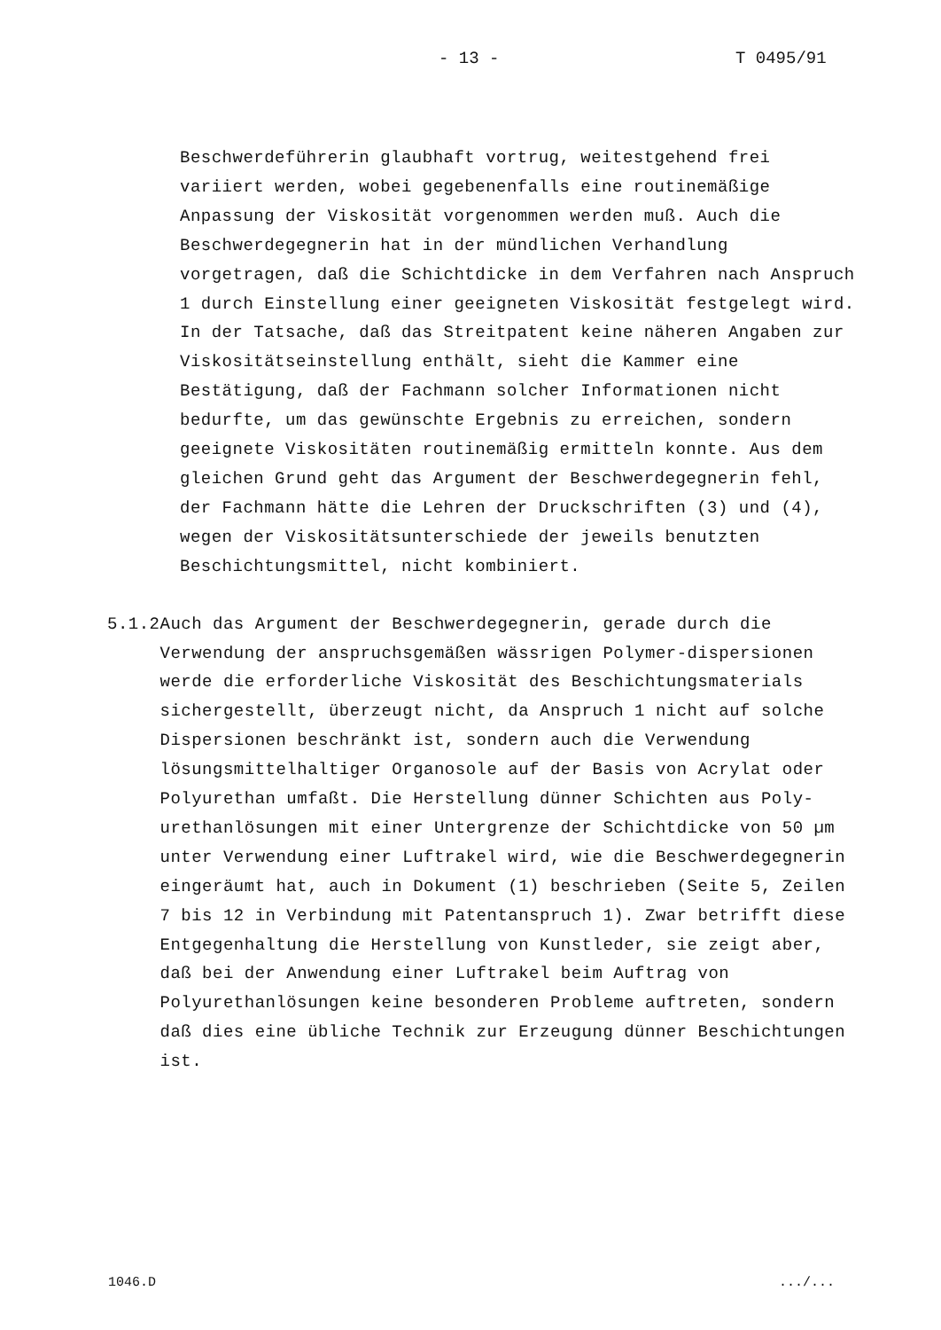- 13 - T 0495/91
Beschwerdeführerin glaubhaft vortrug, weitestgehend frei variiert werden, wobei gegebenenfalls eine routinemäßige Anpassung der Viskosität vorgenommen werden muß. Auch die Beschwerdegegnerin hat in der mündlichen Verhandlung vorgetragen, daß die Schichtdicke in dem Verfahren nach Anspruch 1 durch Einstellung einer geeigneten Viskosität festgelegt wird. In der Tatsache, daß das Streitpatent keine näheren Angaben zur Viskositätseinstellung enthält, sieht die Kammer eine Bestätigung, daß der Fachmann solcher Informationen nicht bedurfte, um das gewünschte Ergebnis zu erreichen, sondern geeignete Viskositäten routinemäßig ermitteln konnte. Aus dem gleichen Grund geht das Argument der Beschwerdegegnerin fehl, der Fachmann hätte die Lehren der Druckschriften (3) und (4), wegen der Viskositätsunterschiede der jeweils benutzten Beschichtungsmittel, nicht kombiniert.
5.1.2 Auch das Argument der Beschwerdegegnerin, gerade durch die Verwendung der anspruchsgemäßen wässrigen Polymer-dispersionen werde die erforderliche Viskosität des Beschichtungsmaterials sichergestellt, überzeugt nicht, da Anspruch 1 nicht auf solche Dispersionen beschränkt ist, sondern auch die Verwendung lösungsmittelhaltiger Organosole auf der Basis von Acrylat oder Polyurethan umfaßt. Die Herstellung dünner Schichten aus Poly-urethanlösungen mit einer Untergrenze der Schichtdicke von 50 µm unter Verwendung einer Luftrakel wird, wie die Beschwerdegegnerin eingeräumt hat, auch in Dokument (1) beschrieben (Seite 5, Zeilen 7 bis 12 in Verbindung mit Patentanspruch 1). Zwar betrifft diese Entgegenhaltung die Herstellung von Kunstleder, sie zeigt aber, daß bei der Anwendung einer Luftrakel beim Auftrag von Polyurethanlösungen keine besonderen Probleme auftreten, sondern daß dies eine übliche Technik zur Erzeugung dünner Beschichtungen ist.
1046.D .../...